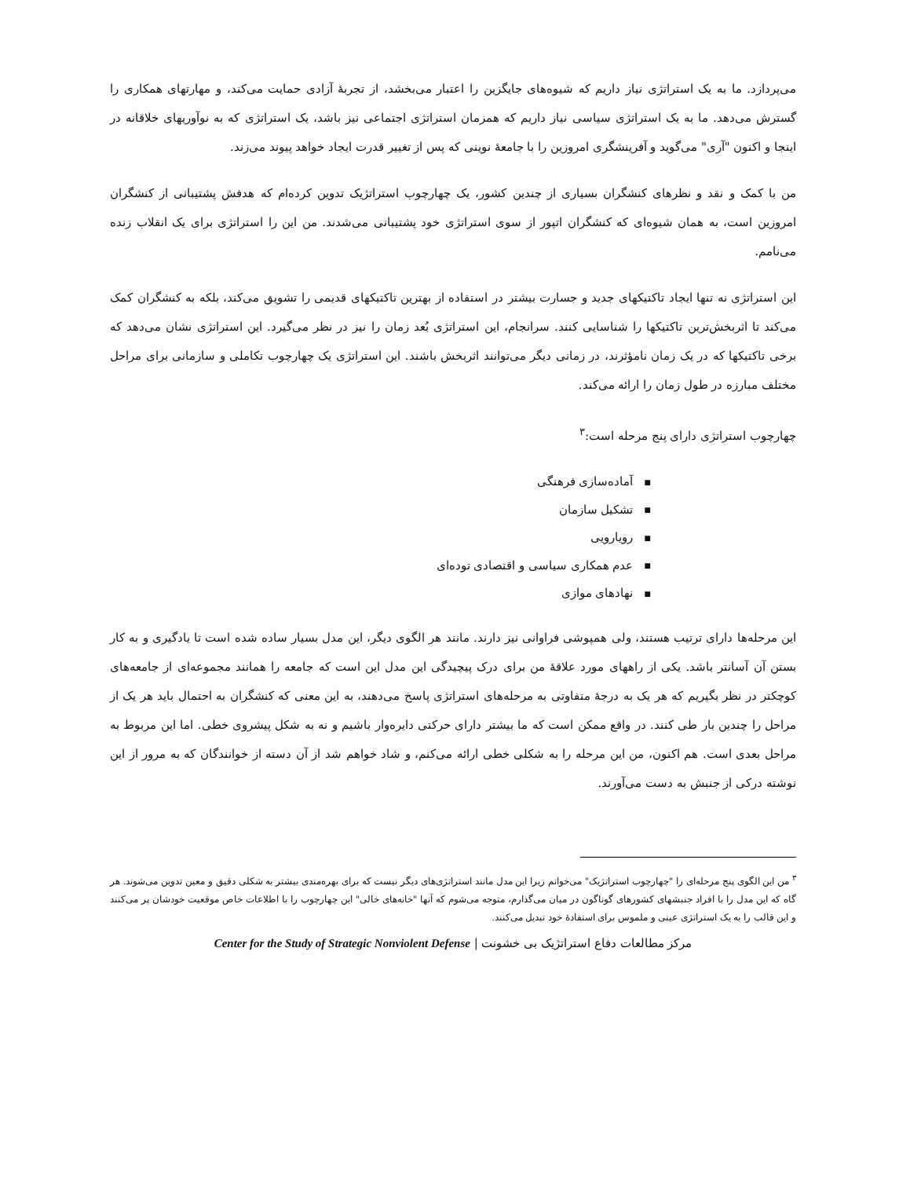می‌پردازد. ما به یک استراتژی نیاز داریم که شیوه‌های جایگزین را اعتبار می‌بخشد، از تجربهٔ آزادی حمایت می‌کند، و مهارتهای همکاری را گسترش می‌دهد. ما به یک استراتژی سیاسی نیاز داریم که همزمان استراتژی اجتماعی نیز باشد، یک استراتژی که به نوآوریهای خلاقانه در اینجا و اکنون "آری" می‌گوید و آفرینشگری امروزین را با جامعهٔ نوینی که پس از تغییر قدرت ایجاد خواهد پیوند می‌زند.
من با کمک و نقد و نظرهای کنشگران بسیاری از چندین کشور، یک چهارچوب استراتژیک تدوین کرده‌ام که هدفش پشتیبانی از کنشگران امروزین است، به همان شیوه‌ای که کنشگران اتپور از سوی استراتژی خود پشتیبانی می‌شدند. من این را استراتژی برای یک انقلاب زنده می‌نامم.
این استراتژی نه تنها ایجاد تاکتیکهای جدید و جسارت بیشتر در استفاده از بهترین تاکتیکهای قدیمی را تشویق می‌کند، بلکه به کنشگران کمک می‌کند تا اثربخش‌ترین تاکتیکها را شناسایی کنند. سرانجام، این استراتژی بُعد زمان را نیز در نظر می‌گیرد. این استراتژی نشان می‌دهد که برخی تاکتیکها که در یک زمان نامؤثرند، در زمانی دیگر می‌توانند اثربخش باشند. این استراتژی یک چهارچوب تکاملی و سازمانی برای مراحل مختلف مبارزه در طول زمان را ارائه می‌کند.
چهارچوب استراتژی دارای پنج مرحله است:<sup>۳</sup>
■آماده‌سازی فرهنگی
■تشکیل سازمان
■رویارویی
■عدم همکاری سیاسی و اقتصادی توده‌ای
■نهادهای موازی
این مرحله‌ها دارای ترتیب هستند، ولی همپوشی فراوانی نیز دارند. مانند هر الگوی دیگر، این مدل بسیار ساده شده است تا یادگیری و به کار بستن آن آسانتر باشد. یکی از راههای مورد علاقهٔ من برای درک پیچیدگی این مدل این است که جامعه را همانند مجموعه‌ای از جامعه‌های کوچکتر در نظر بگیریم که هر یک به درجهٔ متفاوتی به مرحله‌های استراتژی پاسخ می‌دهند، به این معنی که کنشگران به احتمال باید هر یک از مراحل را چندین بار طی کنند. در واقع ممکن است که ما بیشتر دارای حرکتی دایره‌وار باشیم و نه به شکل پیشروی خطی. اما این مربوط به مراحل بعدی است. هم اکنون، من این مرحله را به شکلی خطی ارائه می‌کنم، و شاد خواهم شد از آن دسته از خوانندگان که به مرور از این نوشته درکی از جنبش به دست می‌آورند.
<sup>۳</sup> من این الگوی پنج مرحله‌ای را "چهارچوب استراتژیک" می‌خوانم زیرا این مدل مانند استراتژی‌های دیگر نیست که برای بهره‌مندی بیشتر به شکلی دقیق و معین تدوین می‌شوند. هر گاه که این مدل را با افراد جنبشهای کشورهای گوناگون در میان می‌گذارم، متوجه می‌شوم که آنها "خانه‌های خالی" این چهارچوب را با اطلاعات خاص موقعیت خودشان پر می‌کنند و این قالب را به یک استراتژی عینی و ملموس برای استفادهٔ خود تبدیل می‌کنند.
مرکز مطالعات دفاع استراتژیک بی خشونت | Center for the Study of Strategic Nonviolent Defense